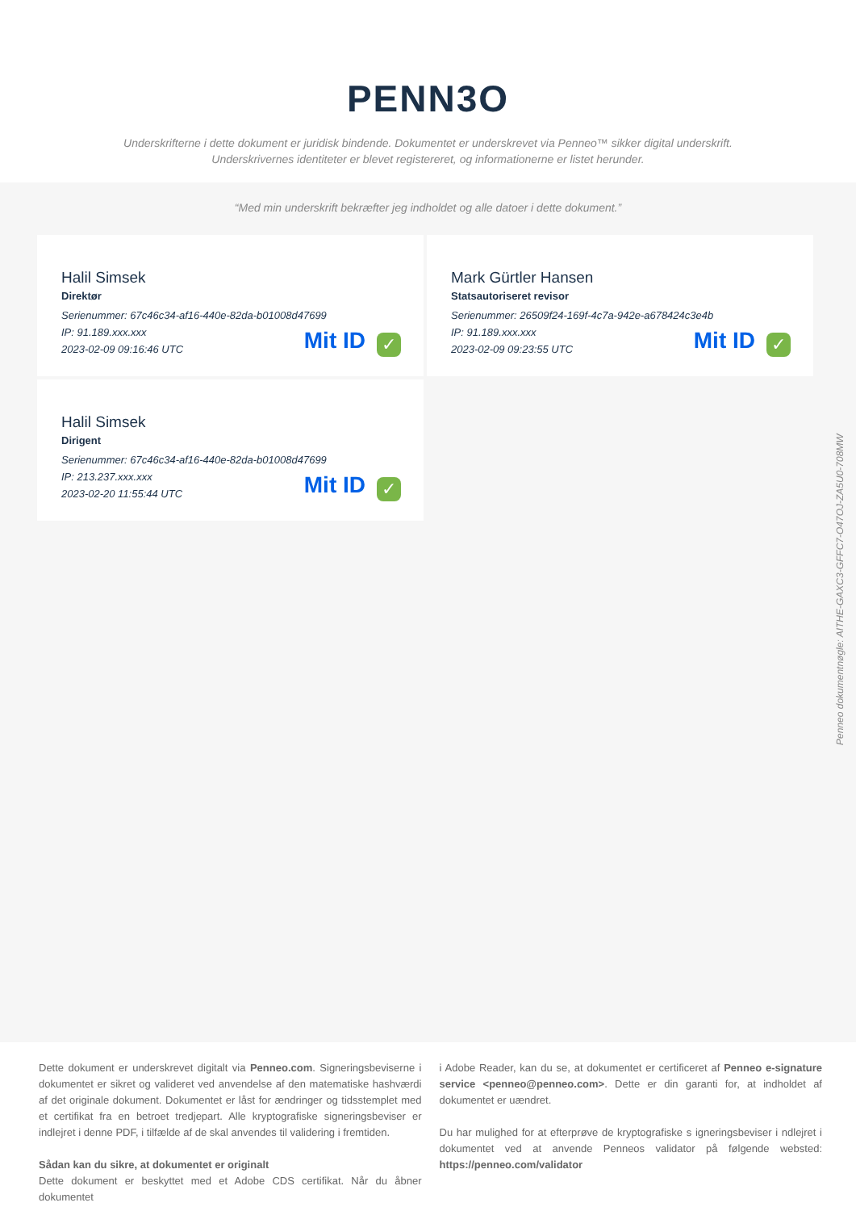PENN3O
Underskrifterne i dette dokument er juridisk bindende. Dokumentet er underskrevet via Penneo™ sikker digital underskrift.
Underskrivernes identiteter er blevet registereret, og informationerne er listet herunder.
“Med min underskrift bekræfter jeg indholdet og alle datoer i dette dokument.”
Halil Simsek
Direktør
Serienummer: 67c46c34-af16-440e-82da-b01008d47699
IP: 91.189.xxx.xxx
2023-02-09 09:16:46 UTC
Mit ID ✓
Mark Gürtler Hansen
Statsautoriseret revisor
Serienummer: 26509f24-169f-4c7a-942e-a678424c3e4b
IP: 91.189.xxx.xxx
2023-02-09 09:23:55 UTC
Mit ID ✓
Halil Simsek
Dirigent
Serienummer: 67c46c34-af16-440e-82da-b01008d47699
IP: 213.237.xxx.xxx
2023-02-20 11:55:44 UTC
Mit ID ✓
Penneo dokumentnøgle: AITHE-GAXC3-GFFC7-O47OJ-ZA5U0-708MW
Dette dokument er underskrevet digitalt via Penneo.com. Signeringsbeviserne i dokumentet er sikret og valideret ved anvendelse af den matematiske hashværdi af det originale dokument. Dokumentet er låst for ændringer og tidsstemplet med et certifikat fra en betroet tredjepart. Alle kryptografiske signeringsbeviser er indlejret i denne PDF, i tilfælde af de skal anvendes til validering i fremtiden.
Sådan kan du sikre, at dokumentet er originalt
Dette dokument er beskyttet med et Adobe CDS certifikat. Når du åbner dokumentet
i Adobe Reader, kan du se, at dokumentet er certificeret af Penneo e-signature service <penneo@penneo.com>. Dette er din garanti for, at indholdet af dokumentet er uændret.
Du har mulighed for at efterprøve de kryptografiske s igneringsbeviser i ndlejret i dokumentet ved at anvende Penneos validator på følgende websted: https://penneo.com/validator